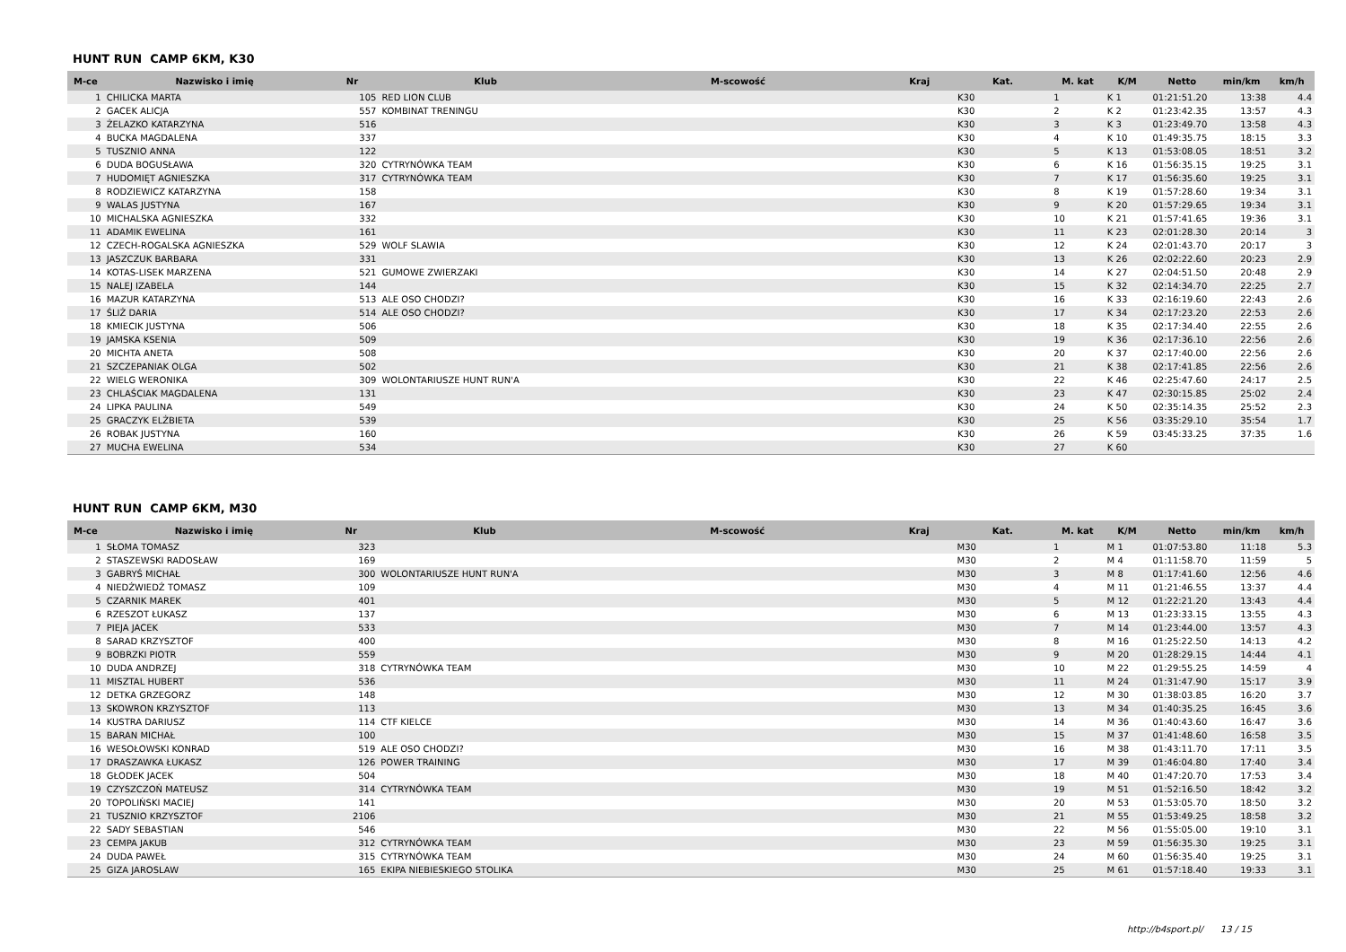HUNT RUN CAMP 6KM, K30
| M-ce | Nazwisko i imię | Nr | Klub | M-scowość | Kraj | Kat. | M. kat | K/M | Netto | min/km | km/h |
| --- | --- | --- | --- | --- | --- | --- | --- | --- | --- | --- | --- |
| 1 | CHILICKA MARTA | 105 | RED LION CLUB | | | K30 | 1 | K 1 | 01:21:51.20 | 13:38 | 4.4 |
| 2 | GACEK ALICJA | 557 | KOMBINAT TRENINGU | | | K30 | 2 | K 2 | 01:23:42.35 | 13:57 | 4.3 |
| 3 | ŻELAZKO KATARZYNA | 516 | | | | K30 | 3 | K 3 | 01:23:49.70 | 13:58 | 4.3 |
| 4 | BUCKA MAGDALENA | 337 | | | | K30 | 4 | K 10 | 01:49:35.75 | 18:15 | 3.3 |
| 5 | TUSZNIO ANNA | 122 | | | | K30 | 5 | K 13 | 01:53:08.05 | 18:51 | 3.2 |
| 6 | DUDA BOGUSŁAWA | 320 | CYTRYNÓWKA TEAM | | | K30 | 6 | K 16 | 01:56:35.15 | 19:25 | 3.1 |
| 7 | HUDOMIĘT AGNIESZKA | 317 | CYTRYNÓWKA TEAM | | | K30 | 7 | K 17 | 01:56:35.60 | 19:25 | 3.1 |
| 8 | RODZIEWICZ KATARZYNA | 158 | | | | K30 | 8 | K 19 | 01:57:28.60 | 19:34 | 3.1 |
| 9 | WALAS JUSTYNA | 167 | | | | K30 | 9 | K 20 | 01:57:29.65 | 19:34 | 3.1 |
| 10 | MICHALSKA AGNIESZKA | 332 | | | | K30 | 10 | K 21 | 01:57:41.65 | 19:36 | 3.1 |
| 11 | ADAMIK EWELINA | 161 | | | | K30 | 11 | K 23 | 02:01:28.30 | 20:14 | 3 |
| 12 | CZECH-ROGALSKA AGNIESZKA | 529 | WOLF SLAWIA | | | K30 | 12 | K 24 | 02:01:43.70 | 20:17 | 3 |
| 13 | JASZCZUK BARBARA | 331 | | | | K30 | 13 | K 26 | 02:02:22.60 | 20:23 | 2.9 |
| 14 | KOTAS-LISEK MARZENA | 521 | GUMOWE ZWIERZAKI | | | K30 | 14 | K 27 | 02:04:51.50 | 20:48 | 2.9 |
| 15 | NALEJ IZABELA | 144 | | | | K30 | 15 | K 32 | 02:14:34.70 | 22:25 | 2.7 |
| 16 | MAZUR KATARZYNA | 513 | ALE OSO CHODZI? | | | K30 | 16 | K 33 | 02:16:19.60 | 22:43 | 2.6 |
| 17 | ŚLIŻ DARIA | 514 | ALE OSO CHODZI? | | | K30 | 17 | K 34 | 02:17:23.20 | 22:53 | 2.6 |
| 18 | KMIECIK JUSTYNA | 506 | | | | K30 | 18 | K 35 | 02:17:34.40 | 22:55 | 2.6 |
| 19 | JAMSKA KSENIA | 509 | | | | K30 | 19 | K 36 | 02:17:36.10 | 22:56 | 2.6 |
| 20 | MICHTA ANETA | 508 | | | | K30 | 20 | K 37 | 02:17:40.00 | 22:56 | 2.6 |
| 21 | SZCZEPANIAK OLGA | 502 | | | | K30 | 21 | K 38 | 02:17:41.85 | 22:56 | 2.6 |
| 22 | WIELG WERONIKA | 309 | WOLONTARIUSZE HUNT RUN'A | | | K30 | 22 | K 46 | 02:25:47.60 | 24:17 | 2.5 |
| 23 | CHLAŚCIAK MAGDALENA | 131 | | | | K30 | 23 | K 47 | 02:30:15.85 | 25:02 | 2.4 |
| 24 | LIPKA PAULINA | 549 | | | | K30 | 24 | K 50 | 02:35:14.35 | 25:52 | 2.3 |
| 25 | GRACZYK ELŻBIETA | 539 | | | | K30 | 25 | K 56 | 03:35:29.10 | 35:54 | 1.7 |
| 26 | ROBAK JUSTYNA | 160 | | | | K30 | 26 | K 59 | 03:45:33.25 | 37:35 | 1.6 |
| 27 | MUCHA EWELINA | 534 | | | | K30 | 27 | K 60 | | | |
HUNT RUN CAMP 6KM, M30
| M-ce | Nazwisko i imię | Nr | Klub | M-scowość | Kraj | Kat. | M. kat | K/M | Netto | min/km | km/h |
| --- | --- | --- | --- | --- | --- | --- | --- | --- | --- | --- | --- |
| 1 | SŁOMA TOMASZ | 323 | | | | M30 | 1 | M 1 | 01:07:53.80 | 11:18 | 5.3 |
| 2 | STASZEWSKI RADOSŁAW | 169 | | | | M30 | 2 | M 4 | 01:11:58.70 | 11:59 | 5 |
| 3 | GABRYŚ MICHAŁ | 300 | WOLONTARIUSZE HUNT RUN'A | | | M30 | 3 | M 8 | 01:17:41.60 | 12:56 | 4.6 |
| 4 | NIEDŹWIEDŹ TOMASZ | 109 | | | | M30 | 4 | M 11 | 01:21:46.55 | 13:37 | 4.4 |
| 5 | CZARNIK MAREK | 401 | | | | M30 | 5 | M 12 | 01:22:21.20 | 13:43 | 4.4 |
| 6 | RZESZOT ŁUKASZ | 137 | | | | M30 | 6 | M 13 | 01:23:33.15 | 13:55 | 4.3 |
| 7 | PIEJA JACEK | 533 | | | | M30 | 7 | M 14 | 01:23:44.00 | 13:57 | 4.3 |
| 8 | SARAD KRZYSZTOF | 400 | | | | M30 | 8 | M 16 | 01:25:22.50 | 14:13 | 4.2 |
| 9 | BOBRZKI PIOTR | 559 | | | | M30 | 9 | M 20 | 01:28:29.15 | 14:44 | 4.1 |
| 10 | DUDA ANDRZEJ | 318 | CYTRYNÓWKA TEAM | | | M30 | 10 | M 22 | 01:29:55.25 | 14:59 | 4 |
| 11 | MISZTAL HUBERT | 536 | | | | M30 | 11 | M 24 | 01:31:47.90 | 15:17 | 3.9 |
| 12 | DETKA GRZEGORZ | 148 | | | | M30 | 12 | M 30 | 01:38:03.85 | 16:20 | 3.7 |
| 13 | SKOWRON KRZYSZTOF | 113 | | | | M30 | 13 | M 34 | 01:40:35.25 | 16:45 | 3.6 |
| 14 | KUSTRA DARIUSZ | 114 | CTF KIELCE | | | M30 | 14 | M 36 | 01:40:43.60 | 16:47 | 3.6 |
| 15 | BARAN MICHAŁ | 100 | | | | M30 | 15 | M 37 | 01:41:48.60 | 16:58 | 3.5 |
| 16 | WESOŁOWSKI KONRAD | 519 | ALE OSO CHODZI? | | | M30 | 16 | M 38 | 01:43:11.70 | 17:11 | 3.5 |
| 17 | DRASZAWKA ŁUKASZ | 126 | POWER TRAINING | | | M30 | 17 | M 39 | 01:46:04.80 | 17:40 | 3.4 |
| 18 | GŁODEK JACEK | 504 | | | | M30 | 18 | M 40 | 01:47:20.70 | 17:53 | 3.4 |
| 19 | CZYSZCZOŃ MATEUSZ | 314 | CYTRYNÓWKA TEAM | | | M30 | 19 | M 51 | 01:52:16.50 | 18:42 | 3.2 |
| 20 | TOPOLIŃSKI MACIEJ | 141 | | | | M30 | 20 | M 53 | 01:53:05.70 | 18:50 | 3.2 |
| 21 | TUSZNIO KRZYSZTOF | 2106 | | | | M30 | 21 | M 55 | 01:53:49.25 | 18:58 | 3.2 |
| 22 | SADY SEBASTIAN | 546 | | | | M30 | 22 | M 56 | 01:55:05.00 | 19:10 | 3.1 |
| 23 | CEMPA JAKUB | 312 | CYTRYNÓWKA TEAM | | | M30 | 23 | M 59 | 01:56:35.30 | 19:25 | 3.1 |
| 24 | DUDA PAWEŁ | 315 | CYTRYNÓWKA TEAM | | | M30 | 24 | M 60 | 01:56:35.40 | 19:25 | 3.1 |
| 25 | GIZA JAROSLAW | 165 | EKIPA NIEBIESKIEGO STOLIKA | | | M30 | 25 | M 61 | 01:57:18.40 | 19:33 | 3.1 |
http://b4sport.pl/ 13 / 15